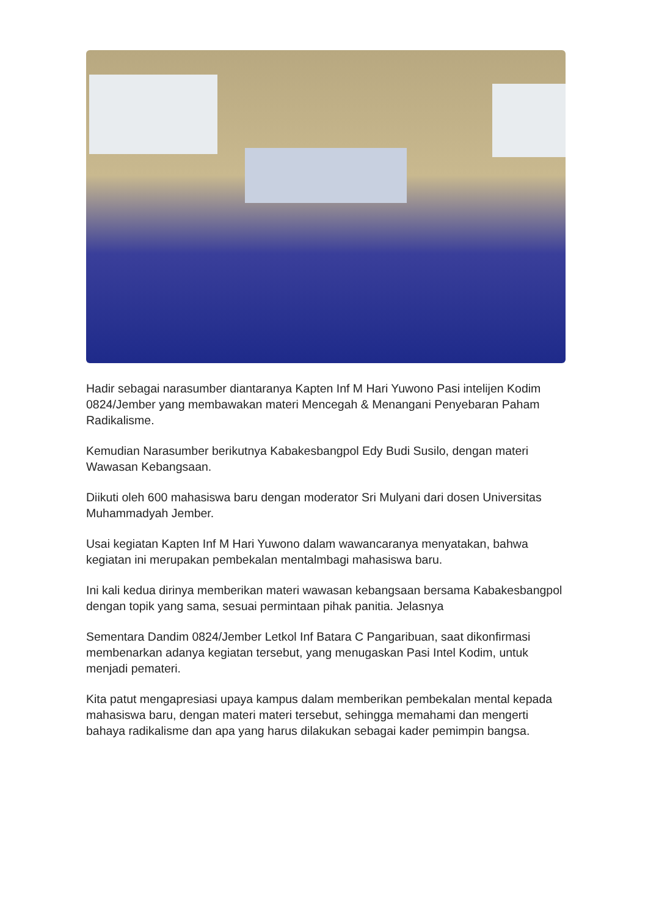Hadir sebagai narasumber diantaranya Kapten Inf M Hari Yuwono Pasi intelijen Kodim 0824/Jember yang membawakan materi Mencegah & Menangani Penyebaran Paham Radikalisme.
Kemudian Narasumber berikutnya Kabakesbangpol Edy Budi Susilo, dengan materi Wawasan Kebangsaan.
Diikuti oleh 600 mahasiswa baru dengan moderator Sri Mulyani dari dosen Universitas Muhammadyah Jember.
Usai kegiatan Kapten Inf M Hari Yuwono dalam wawancaranya menyatakan, bahwa kegiatan ini merupakan pembekalan mentalmbagi mahasiswa baru.
Ini kali kedua dirinya memberikan materi wawasan kebangsaan bersama Kabakesbangpol dengan topik yang sama, sesuai permintaan pihak panitia. Jelasnya
Sementara Dandim 0824/Jember Letkol Inf Batara C Pangaribuan, saat dikonfirmasi membenarkan adanya kegiatan tersebut, yang menugaskan Pasi Intel Kodim, untuk menjadi pemateri.
Kita patut mengapresiasi upaya kampus dalam memberikan pembekalan mental kepada mahasiswa baru, dengan materi materi tersebut, sehingga memahami dan mengerti bahaya radikalisme dan apa yang harus dilakukan sebagai kader pemimpin bangsa.